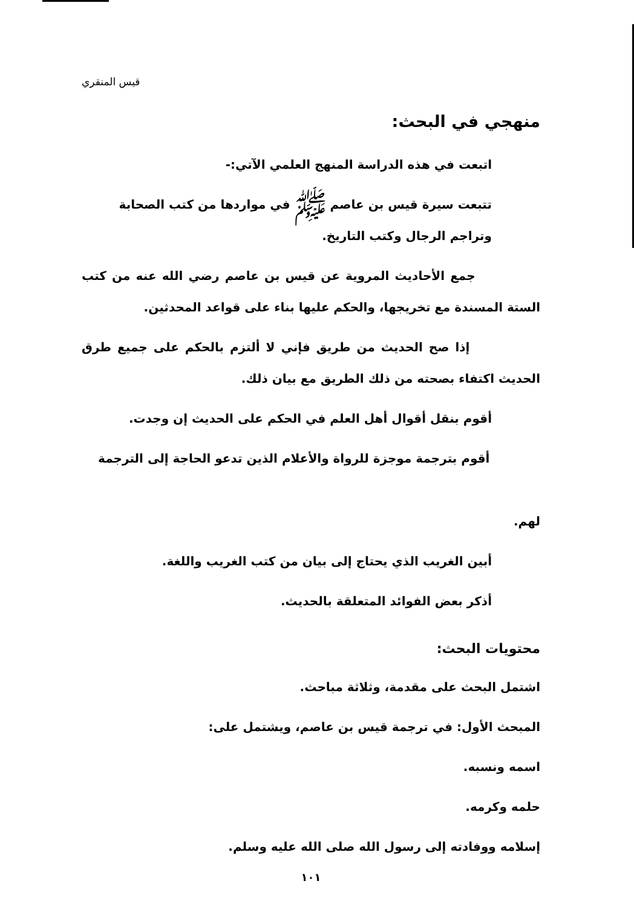قيس المنقري
منهجي في البحث:
اتبعت في هذه الدراسة المنهج العلمي الآتي:-
تتبعت سيرة قيس بن عاصم ﷺ في مواردها من كتب الصحابة
وتراجم الرجال وكتب التاريخ.
جمع الأحاديث المروية عن قيس بن عاصم رضي الله عنه من كتب الستة المسندة مع تخريجها، والحكم عليها بناء على قواعد المحدثين.
إذا صح الحديث من طريق فإني لا ألتزم بالحكم على جميع طرق الحديث اكتفاء بصحته من ذلك الطريق مع بيان ذلك.
أقوم بنقل أقوال أهل العلم في الحكم على الحديث إن وجدت.
أقوم بترجمة موجزة للرواة والأعلام الذين تدعو الحاجة إلى الترجمة
لهم.
أبين الغريب الذي يحتاج إلى بيان من كتب الغريب واللغة.
أذكر بعض الفوائد المتعلقة بالحديث.
محتويات البحث:
اشتمل البحث على مقدمة، وثلاثة مباحث.
المبحث الأول: في ترجمة قيس بن عاصم، ويشتمل على:
اسمه ونسبه.
حلمه وكرمه.
إسلامه ووفادته إلى رسول الله صلى الله عليه وسلم.
١٠١